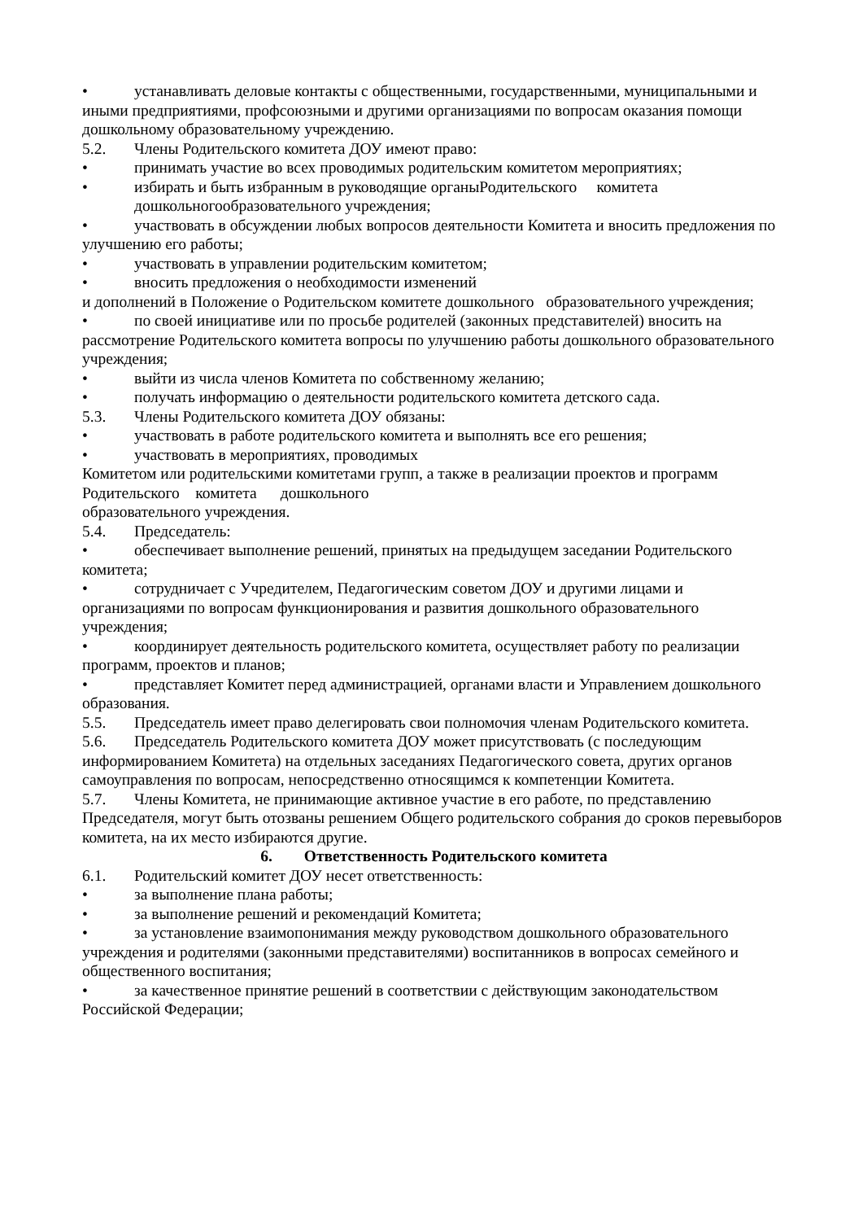• устанавливать деловые контакты с общественными, государственными, муниципальными и иными предприятиями, профсоюзными и другими организациями по вопросам оказания помощи дошкольному образовательному учреждению.
5.2. Члены Родительского комитета ДОУ имеют право:
• принимать участие во всех проводимых родительским комитетом мероприятиях;
• избирать и быть избранным в руководящие органыРодительского комитета
дошкольногообразовательного учреждения;
• участвовать в обсуждении любых вопросов деятельности Комитета и вносить предложения по улучшению его работы;
• участвовать в управлении родительским комитетом;
• вносить предложения о необходимости изменений
и дополнений в Положение о Родительском комитете дошкольного образовательного учреждения;
• по своей инициативе или по просьбе родителей (законных представителей) вносить на рассмотрение Родительского комитета вопросы по улучшению работы дошкольного образовательного учреждения;
• выйти из числа членов Комитета по собственному желанию;
• получать информацию о деятельности родительского комитета детского сада.
5.3. Члены Родительского комитета ДОУ обязаны:
• участвовать в работе родительского комитета и выполнять все его решения;
• участвовать в мероприятиях, проводимых
Комитетом или родительскими комитетами групп, а также в реализации проектов и программ Родительского комитета дошкольного
образовательного учреждения.
5.4. Председатель:
• обеспечивает выполнение решений, принятых на предыдущем заседании Родительского комитета;
• сотрудничает с Учредителем, Педагогическим советом ДОУ и другими лицами и организациями по вопросам функционирования и развития дошкольного образовательного учреждения;
• координирует деятельность родительского комитета, осуществляет работу по реализации программ, проектов и планов;
• представляет Комитет перед администрацией, органами власти и Управлением дошкольного образования.
5.5. Председатель имеет право делегировать свои полномочия членам Родительского комитета.
5.6. Председатель Родительского комитета ДОУ может присутствовать (с последующим информированием Комитета) на отдельных заседаниях Педагогического совета, других органов самоуправления по вопросам, непосредственно относящимся к компетенции Комитета.
5.7. Члены Комитета, не принимающие активное участие в его работе, по представлению Председателя, могут быть отозваны решением Общего родительского собрания до сроков перевыборов комитета, на их место избираются другие.
6. Ответственность Родительского комитета
6.1. Родительский комитет ДОУ несет ответственность:
• за выполнение плана работы;
• за выполнение решений и рекомендаций Комитета;
• за установление взаимопонимания между руководством дошкольного образовательного учреждения и родителями (законными представителями) воспитанников в вопросах семейного и общественного воспитания;
• за качественное принятие решений в соответствии с действующим законодательством Российской Федерации;